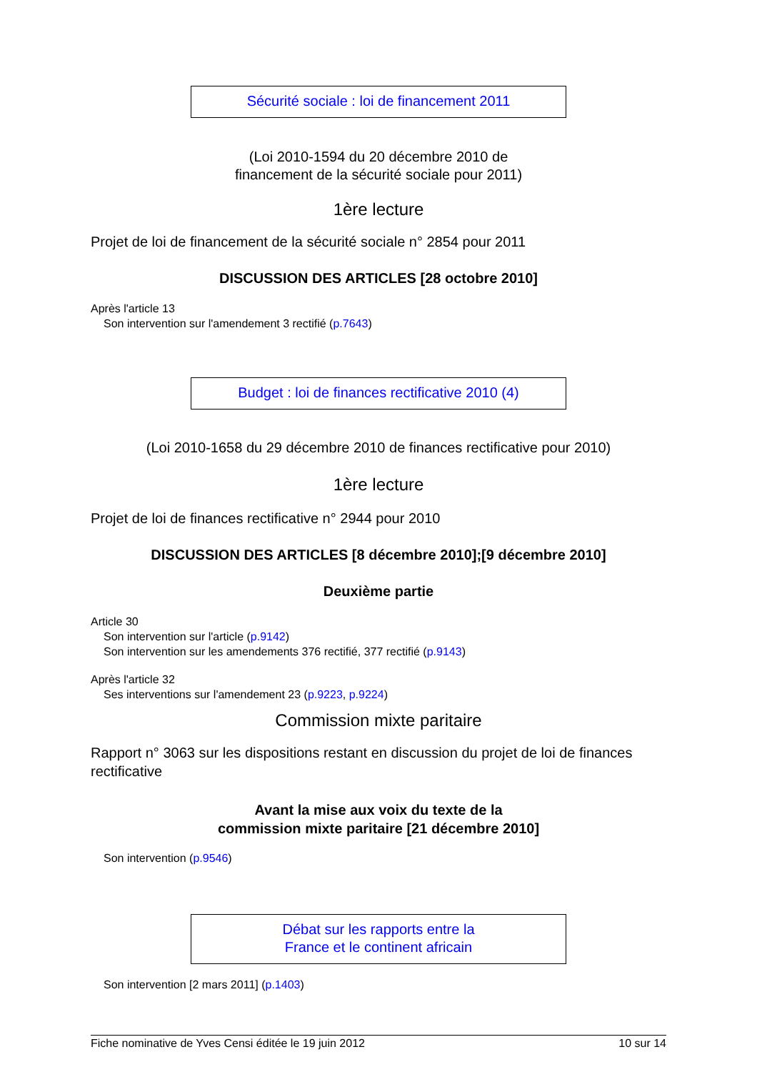Sécurité sociale : loi de financement 2011
(Loi 2010-1594 du 20 décembre 2010 de
financement de la sécurité sociale pour 2011)
1ère lecture
Projet de loi de financement de la sécurité sociale n° 2854 pour 2011
DISCUSSION DES ARTICLES [28 octobre 2010]
Après l'article 13
Son intervention sur l'amendement 3 rectifié (p.7643)
Budget : loi de finances rectificative 2010 (4)
(Loi 2010-1658 du 29 décembre 2010 de finances rectificative pour 2010)
1ère lecture
Projet de loi de finances rectificative n° 2944 pour 2010
DISCUSSION DES ARTICLES [8 décembre 2010];[9 décembre 2010]
Deuxième partie
Article 30
Son intervention sur l'article (p.9142)
Son intervention sur les amendements 376 rectifié, 377 rectifié (p.9143)
Après l'article 32
Ses interventions sur l'amendement 23 (p.9223, p.9224)
Commission mixte paritaire
Rapport n° 3063 sur les dispositions restant en discussion du projet de loi de finances rectificative
Avant la mise aux voix du texte de la
commission mixte paritaire [21 décembre 2010]
Son intervention (p.9546)
Débat sur les rapports entre la
France et le continent africain
Son intervention [2 mars 2011] (p.1403)
Fiche nominative de Yves Censi éditée le 19 juin 2012 10 sur 14